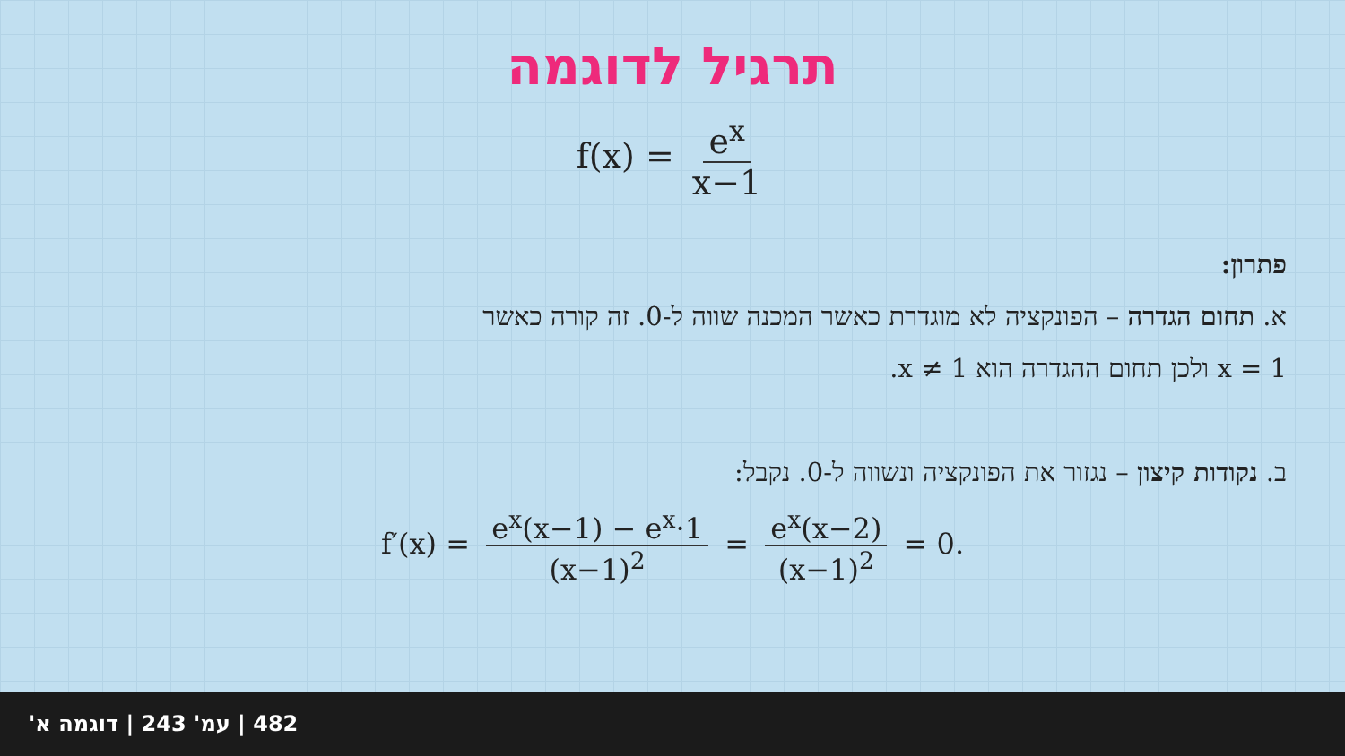תרגיל לדוגמה
f(x) = e<sup>x</sup> x−1
פתרון:
א. תחום הגדרה – הפונקציה לא מוגדרת כאשר המכנה שווה ל-0. זה קורה כאשר
x = 1 ולכן תחום ההגדרה הוא x ≠ 1.
ב. נקודות קיצון – נגזור את הפונקציה ונשווה ל-0. נקבל:
f′(x) = e<sup>x</sup>(x−1) − e<sup>x</sup>·1 (x−1)<sup>2</sup> = e<sup>x</sup>(x−2) (x−1)<sup>2</sup> = 0.
482 | עמ' 243 | דוגמה א'